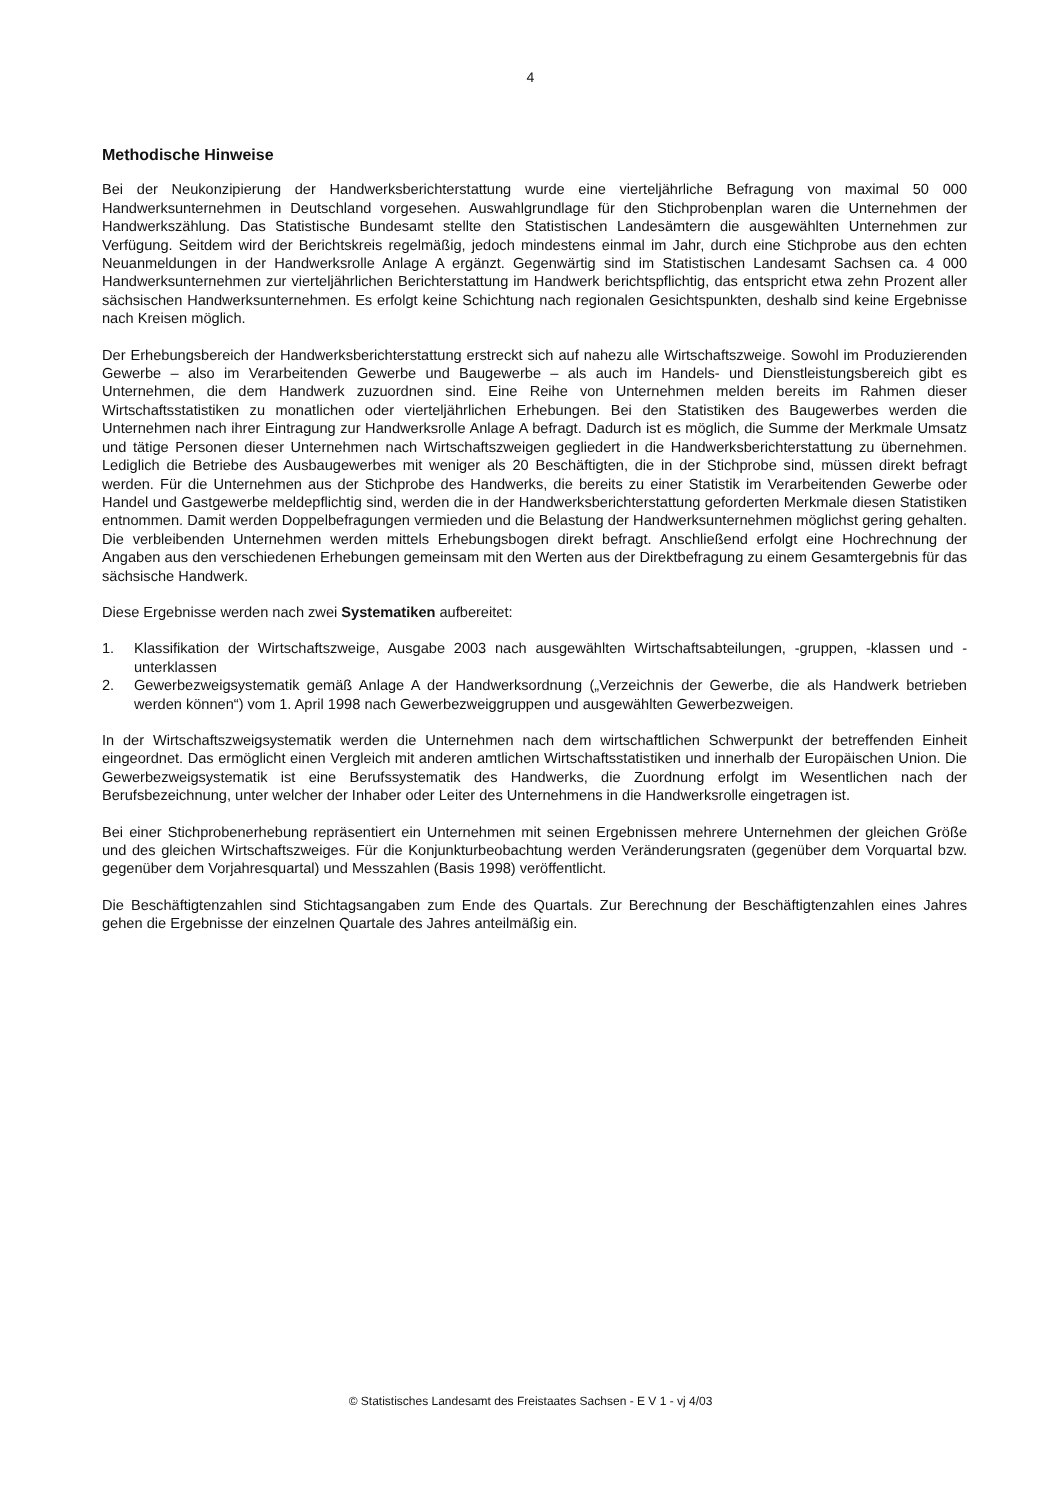4
Methodische Hinweise
Bei der Neukonzipierung der Handwerksberichterstattung wurde eine vierteljährliche Befragung von maximal 50 000 Handwerksunternehmen in Deutschland vorgesehen. Auswahlgrundlage für den Stichprobenplan waren die Unternehmen der Handwerkszählung. Das Statistische Bundesamt stellte den Statistischen Landesämtern die ausgewählten Unternehmen zur Verfügung. Seitdem wird der Berichtskreis regelmäßig, jedoch mindestens einmal im Jahr, durch eine Stichprobe aus den echten Neuanmeldungen in der Handwerksrolle Anlage A ergänzt. Gegenwärtig sind im Statistischen Landesamt Sachsen ca. 4 000 Handwerksunternehmen zur vierteljährlichen Berichterstattung im Handwerk berichtspflichtig, das entspricht etwa zehn Prozent aller sächsischen Handwerksunternehmen. Es erfolgt keine Schichtung nach regionalen Gesichtspunkten, deshalb sind keine Ergebnisse nach Kreisen möglich.
Der Erhebungsbereich der Handwerksberichterstattung erstreckt sich auf nahezu alle Wirtschaftszweige. Sowohl im Produzierenden Gewerbe – also im Verarbeitenden Gewerbe und Baugewerbe – als auch im Handels- und Dienstleistungsbereich gibt es Unternehmen, die dem Handwerk zuzuordnen sind. Eine Reihe von Unternehmen melden bereits im Rahmen dieser Wirtschaftsstatistiken zu monatlichen oder vierteljährlichen Erhebungen. Bei den Statistiken des Baugewerbes werden die Unternehmen nach ihrer Eintragung zur Handwerksrolle Anlage A befragt. Dadurch ist es möglich, die Summe der Merkmale Umsatz und tätige Personen dieser Unternehmen nach Wirtschaftszweigen gegliedert in die Handwerksberichterstattung zu übernehmen. Lediglich die Betriebe des Ausbaugewerbes mit weniger als 20 Beschäftigten, die in der Stichprobe sind, müssen direkt befragt werden. Für die Unternehmen aus der Stichprobe des Handwerks, die bereits zu einer Statistik im Verarbeitenden Gewerbe oder Handel und Gastgewerbe meldepflichtig sind, werden die in der Handwerksberichterstattung geforderten Merkmale diesen Statistiken entnommen. Damit werden Doppelbefragungen vermieden und die Belastung der Handwerksunternehmen möglichst gering gehalten. Die verbleibenden Unternehmen werden mittels Erhebungsbogen direkt befragt. Anschließend erfolgt eine Hochrechnung der Angaben aus den verschiedenen Erhebungen gemeinsam mit den Werten aus der Direktbefragung zu einem Gesamtergebnis für das sächsische Handwerk.
Diese Ergebnisse werden nach zwei Systematiken aufbereitet:
1. Klassifikation der Wirtschaftszweige, Ausgabe 2003 nach ausgewählten Wirtschaftsabteilungen, -gruppen, -klassen und -unterklassen
2. Gewerbezweigsystematik gemäß Anlage A der Handwerksordnung („Verzeichnis der Gewerbe, die als Handwerk betrieben werden können“) vom 1. April 1998 nach Gewerbezweiggruppen und ausgewählten Gewerbezweigen.
In der Wirtschaftszweigsystematik werden die Unternehmen nach dem wirtschaftlichen Schwerpunkt der betreffenden Einheit eingeordnet. Das ermöglicht einen Vergleich mit anderen amtlichen Wirtschaftsstatistiken und innerhalb der Europäischen Union. Die Gewerbezweigsystematik ist eine Berufssystematik des Handwerks, die Zuordnung erfolgt im Wesentlichen nach der Berufsbezeichnung, unter welcher der Inhaber oder Leiter des Unternehmens in die Handwerksrolle eingetragen ist.
Bei einer Stichprobenerhebung repräsentiert ein Unternehmen mit seinen Ergebnissen mehrere Unternehmen der gleichen Größe und des gleichen Wirtschaftszweiges. Für die Konjunkturbeobachtung werden Veränderungsraten (gegenüber dem Vorquartal bzw. gegenüber dem Vorjahresquartal) und Messzahlen (Basis 1998) veröffentlicht.
Die Beschäftigtenzahlen sind Stichtagsangaben zum Ende des Quartals. Zur Berechnung der Beschäftigtenzahlen eines Jahres gehen die Ergebnisse der einzelnen Quartale des Jahres anteilmäßig ein.
© Statistisches Landesamt des Freistaates Sachsen - E V 1 - vj 4/03